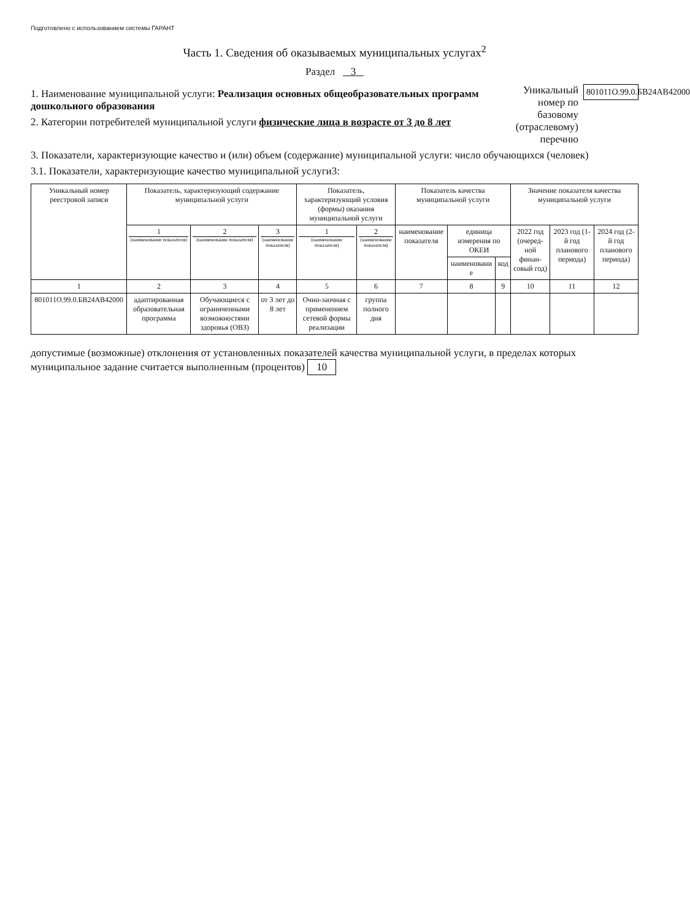Подготовлено с использованием системы ГАРАНТ
Часть 1. Сведения об оказываемых муниципальных услугах<sup>2</sup>
Раздел 3
1. Наименование муниципальной услуги: Реализация основных общеобразовательных программ дошкольного образования
2. Категории потребителей муниципальной услуги физические лица в возрасте от 3 до 8 лет
Уникальный номер по базовому (отраслевому) перечню
801011О.99.0.БВ24АВ42000
3. Показатели, характеризующие качество и (или) объем (содержание) муниципальной услуги: число обучающихся (человек)
3.1. Показатели, характеризующие качество муниципальной услуги3:
| Уникальный номер реестровой записи | Показатель, характеризующий содержание муниципальной услуги | | | Показатель, характеризующий условия (формы) оказания муниципальной услуги | | Показатель качества муниципальной услуги | | | Значение показателя качества муниципальной услуги | | |
| --- | --- | --- | --- | --- | --- | --- | --- | --- | --- | --- | --- |
| | 1 (наименование показателя) | 2 (наименование показателя) | 3 (наименование показателя) | 1 (наименование показателя) | 2 (наименование показателя) | наименование показателя | единица измерения по ОКЕИ | | 2022 год (очеред-ной финан-совый год) | 2023 год (1-й год планового периода) | 2024 год (2-й год планового периода) |
| | | | | | | | наименовани е | код | | | |
| 1 | 2 | 3 | 4 | 5 | 6 | 7 | 8 | 9 | 10 | 11 | 12 |
| 801011О.99.0.БВ24АВ42000 | адаптированная образовательная программа | Обучающиеся с ограниченными возможностями здоровья (ОВЗ) | от 3 лет до 8 лет | Очно-заочная с применением сетевой формы реализации | группа полного дня | | | | | | |
допустимые (возможные) отклонения от установленных показателей качества муниципальной услуги, в пределах которых муниципальное задание считается выполненным (процентов) 10